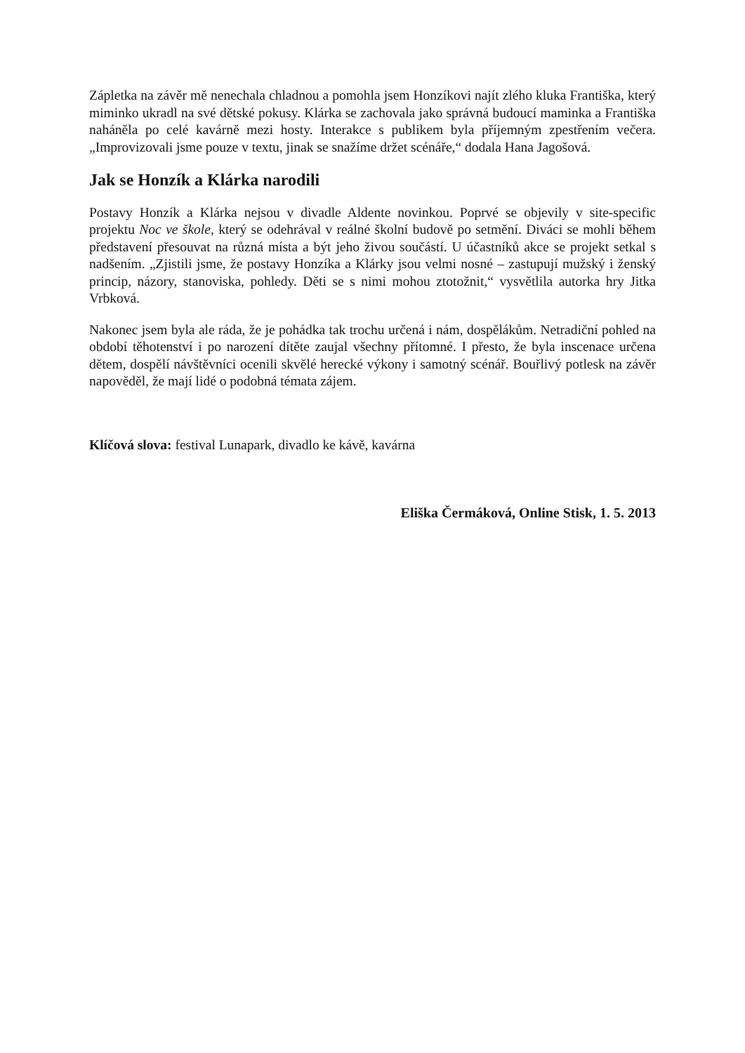Zápletka na závěr mě nenechala chladnou a pomohla jsem Honzíkovi najít zlého kluka Františka, který miminko ukradl na své dětské pokusy. Klárka se zachovala jako správná budoucí maminka a Františka naháněla po celé kavárně mezi hosty. Interakce s publikem byla příjemným zpestřením večera. „Improvizovali jsme pouze v textu, jinak se snažíme držet scénáře,“ dodala Hana Jagošová.
Jak se Honzík a Klárka narodili
Postavy Honzík a Klárka nejsou v divadle Aldente novinkou. Poprvé se objevily v site-specific projektu Noc ve škole, který se odehrával v reálné školní budově po setmění. Diváci se mohli během představení přesouvat na různá místa a být jeho živou součástí. U účastníků akce se projekt setkal s nadšením. „Zjistili jsme, že postavy Honzíka a Klárky jsou velmi nosné – zastupují mužský i ženský princip, názory, stanoviska, pohledy. Děti se s nimi mohou ztotožnit,“ vysvětlila autorka hry Jitka Vrbková.
Nakonec jsem byla ale ráda, že je pohádka tak trochu určená i nám, dospělákům. Netradiční pohled na období těhotenství i po narození dítěte zaujal všechny přítomné. I přesto, že byla inscenace určena dětem, dospělí návštěvníci ocenili skvělé herecké výkony i samotný scénář. Bouřlivý potlesk na závěr napověděl, že mají lidé o podobná témata zájem.
Klíčová slova: festival Lunapark, divadlo ke kávě, kavárna
Eliška Čermáková, Online Stisk, 1. 5. 2013